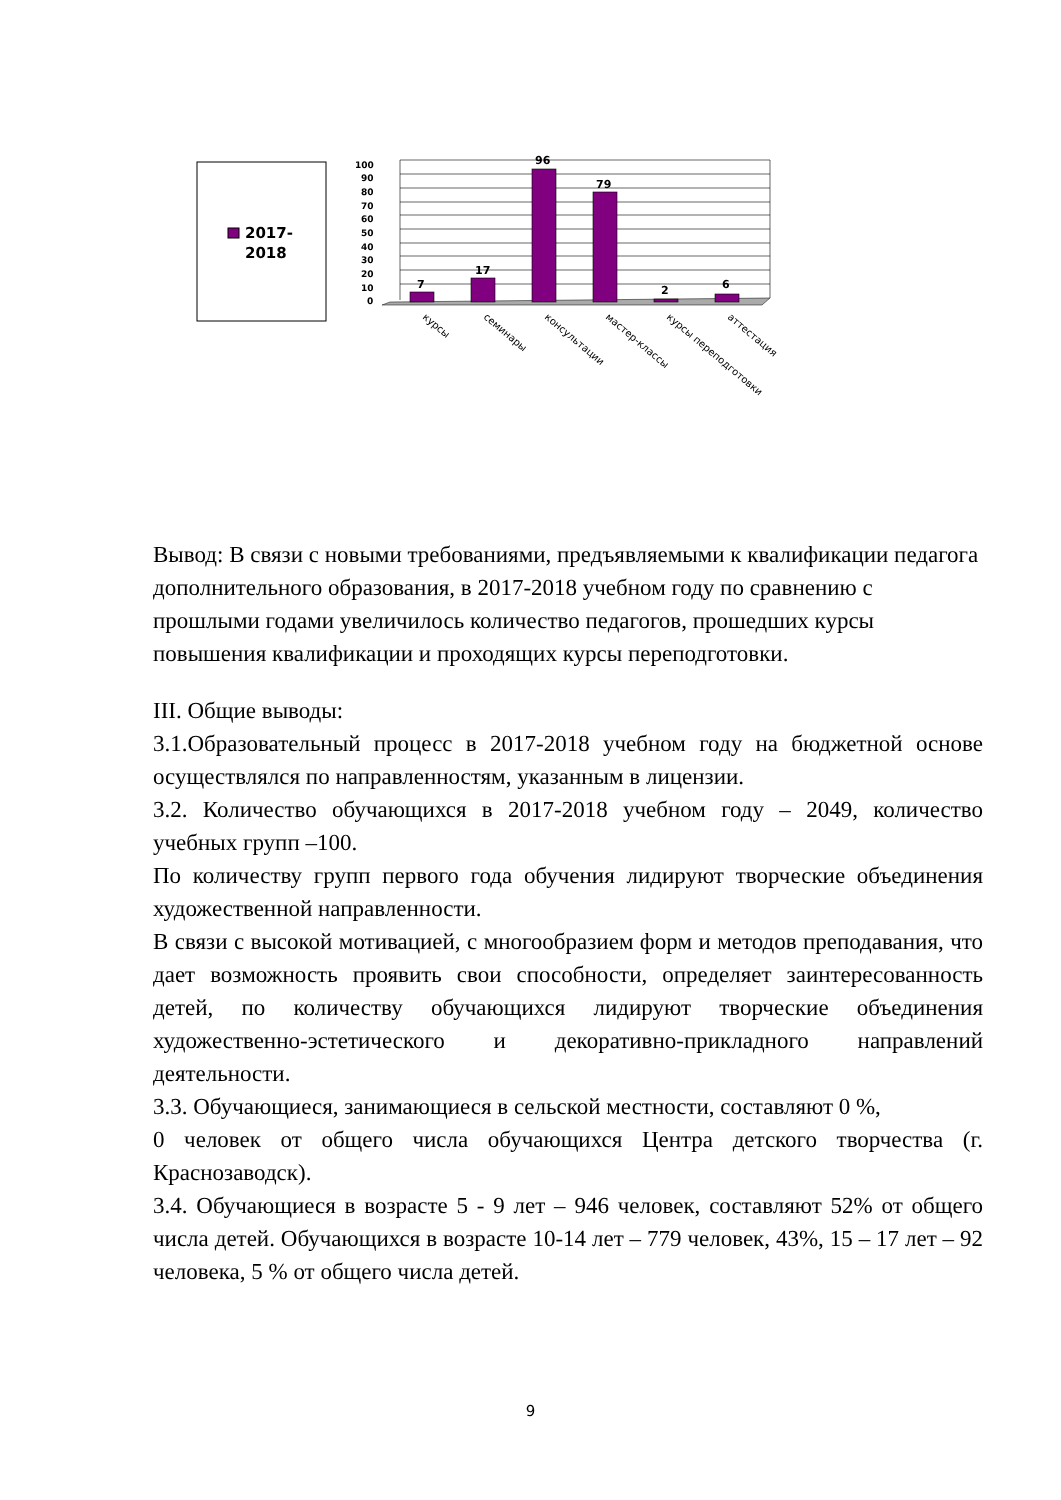2017-
2018
100
90
80
70
60
50
40
30
20
10
0
7
17
96
79
2
6
курсы
семинары
консультации
мастер-классы
курсы переподготовки
аттестация
Вывод: В связи с новыми требованиями, предъявляемыми к квалификации педагога дополнительного образования, в 2017-2018 учебном году по сравнению с прошлыми годами увеличилось количество педагогов, прошедших курсы повышения квалификации и проходящих курсы переподготовки.
III. Общие выводы:
3.1.Образовательный процесс в 2017-2018 учебном году на бюджетной основе осуществлялся по направленностям, указанным в лицензии.
3.2. Количество обучающихся в 2017-2018 учебном году – 2049, количество учебных групп –100.
По количеству групп первого года обучения лидируют творческие объединения художественной направленности.
В связи с высокой мотивацией, с многообразием форм и методов преподавания, что дает возможность проявить свои способности, определяет заинтересованность детей, по количеству обучающихся лидируют творческие объединения художественно-эстетического и декоративно-прикладного направлений деятельности.
3.3. Обучающиеся, занимающиеся в сельской местности, составляют 0 %,
0 человек от общего числа обучающихся Центра детского творчества (г. Краснозаводск).
3.4. Обучающиеся в возрасте 5 - 9 лет – 946 человек, составляют 52% от общего числа детей. Обучающихся в возрасте 10-14 лет – 779 человек, 43%, 15 – 17 лет – 92 человека, 5 % от общего числа детей.
9